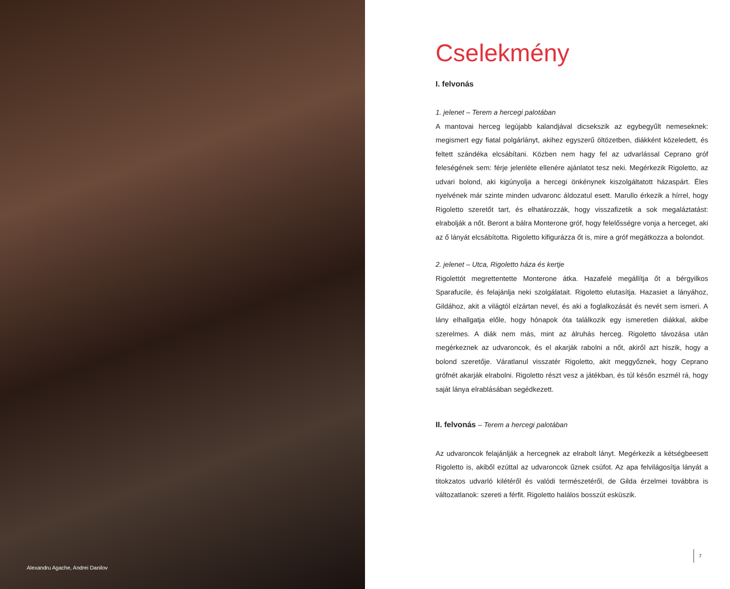Alexandru Agache, Andrei Danilov
Cselekmény
I. felvonás
1. jelenet – Terem a hercegi palotában
A mantovai herceg legújabb kalandjával dicsekszik az egybegyűlt nemeseknek: megismert egy fiatal polgárlányt, akihez egyszerű öltözetben, diákként közeledett, és feltett szándéka elcsábítani. Közben nem hagy fel az udvarlással Ceprano gróf feleségének sem: férje jelenléte ellenére ajánlatot tesz neki. Megérkezik Rigoletto, az udvari bolond, aki kigúnyolja a hercegi önkénynek kiszolgáltatott házaspárt. Éles nyelvének már szinte minden udvaronc áldozatul esett. Marullo érkezik a hírrel, hogy Rigoletto szeretőt tart, és elhatározzák, hogy visszafizetik a sok megaláztatást: elrabolják a nőt. Beront a bálra Monterone gróf, hogy felelősségre vonja a herceget, aki az ő lányát elcsábította. Rigoletto kifigurázza őt is, mire a gróf megátkozza a bolondot.
2. jelenet – Utca, Rigoletto háza és kertje
Rigolettót megrettentette Monterone átka. Hazafelé megállítja őt a bérgyilkos Sparafucile, és felajánlja neki szolgálatait. Rigoletto elutasítja. Hazasiet a lányához, Gildához, akit a világtól elzártan nevel, és aki a foglalkozását és nevét sem ismeri. A lány elhallgatja előle, hogy hónapok óta találkozik egy ismeretlen diákkal, akibe szerelmes. A diák nem más, mint az álruhás herceg. Rigoletto távozása után megérkeznek az udvaroncok, és el akarják rabolni a nőt, akiről azt hiszik, hogy a bolond szeretője. Váratlanul visszatér Rigoletto, akit meggyőznek, hogy Ceprano grófnét akarják elrabolni. Rigoletto részt vesz a játékban, és túl későn eszmél rá, hogy saját lánya elrablásában segédkezett.
II. felvonás – Terem a hercegi palotában
Az udvaroncok felajánlják a hercegnek az elrabolt lányt. Megérkezik a kétségbeesett Rigoletto is, akiből ezúttal az udvaroncok űznek csúfot. Az apa felvilágosítja lányát a titokzatos udvarló kilétéről és valódi természetéről, de Gilda érzelmei továbbra is változatlanok: szereti a férfit. Rigoletto halálos bosszút esküszik.
7